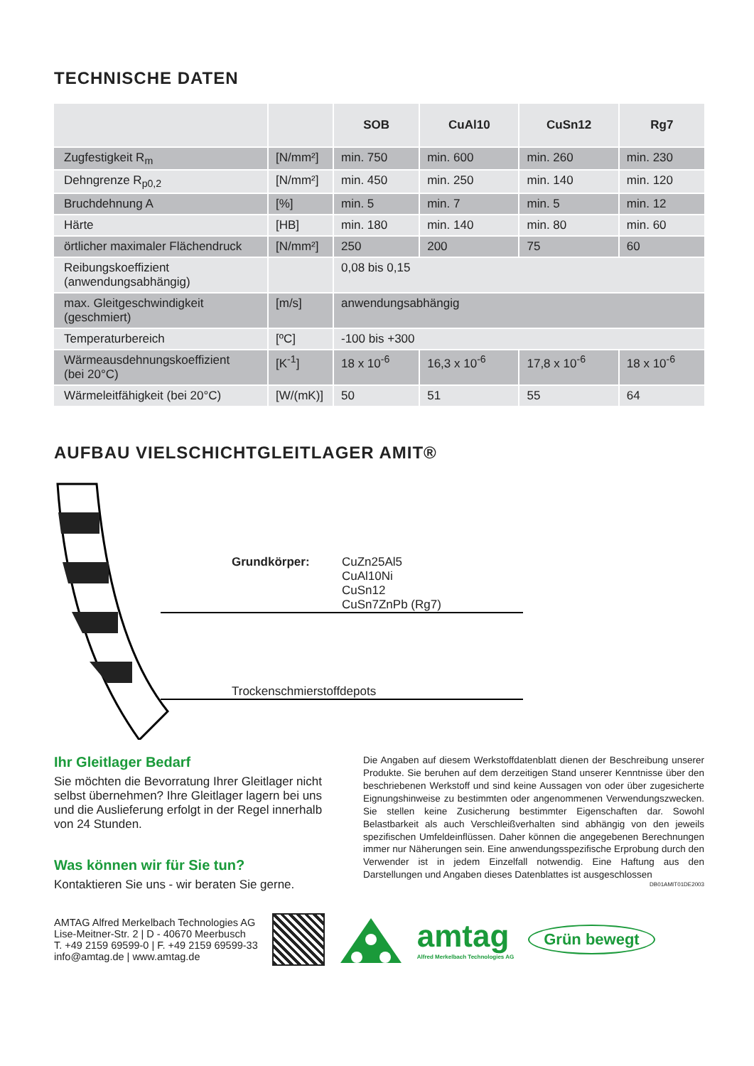TECHNISCHE DATEN
| | | SOB | CuAl10 | CuSn12 | Rg7 |
| --- | --- | --- | --- | --- | --- |
| Zugfestigkeit R<sub>m</sub> | [N/mm²] | min. 750 | min. 600 | min. 260 | min. 230 |
| Dehngrenze R<sub>p0,2</sub> | [N/mm²] | min. 450 | min. 250 | min. 140 | min. 120 |
| Bruchdehnung A | [%] | min. 5 | min. 7 | min. 5 | min. 12 |
| Härte | [HB] | min. 180 | min. 140 | min. 80 | min. 60 |
| örtlicher maximaler Flächendruck | [N/mm²] | 250 | 200 | 75 | 60 |
| Reibungskoeffizient (anwendungsabhängig) | | 0,08 bis 0,15 | | | |
| max. Gleitgeschwindigkeit (geschmiert) | [m/s] | anwendungsabhängig | | | |
| Temperaturbereich | [ºC] | -100 bis +300 | | | |
| Wärmeausdehnungskoeffizient (bei 20°C) | [K<sup>-1</sup>] | 18 x 10<sup>-6</sup> | 16,3 x 10<sup>-6</sup> | 17,8 x 10<sup>-6</sup> | 18 x 10<sup>-6</sup> |
| Wärmeleitfähigkeit (bei 20°C) | [W/(mK)] | 50 | 51 | 55 | 64 |
AUFBAU VIELSCHICHTGLEITLAGER AMIT®
Grundkörper: CuZn25Al5
CuAl10Ni
CuSn12
CuSn7ZnPb (Rg7)
Trockenschmierstoffdepots
Ihr Gleitlager Bedarf
Sie möchten die Bevorratung Ihrer Gleitlager nicht selbst übernehmen? Ihre Gleitlager lagern bei uns und die Auslieferung erfolgt in der Regel innerhalb von 24 Stunden.
Was können wir für Sie tun?
Kontaktieren Sie uns - wir beraten Sie gerne.
Die Angaben auf diesem Werkstoffdatenblatt dienen der Beschreibung unserer Produkte. Sie beruhen auf dem derzeitigen Stand unserer Kenntnisse über den beschriebenen Werkstoff und sind keine Aussagen von oder über zugesicherte Eignungshinweise zu bestimmten oder angenommenen Verwendungszwecken. Sie stellen keine Zusicherung bestimmter Eigenschaften dar. Sowohl Belastbarkeit als auch Verschleißverhalten sind abhängig von den jeweils spezifischen Umfeldeinflüssen. Daher können die angegebenen Berechnungen immer nur Näherungen sein. Eine anwendungsspezifische Erprobung durch den Verwender ist in jedem Einzelfall notwendig. Eine Haftung aus den Darstellungen und Angaben dieses Datenblattes ist ausgeschlossen DB01AMIT01DE2003
AMTAG Alfred Merkelbach Technologies AG
Lise-Meitner-Str. 2 | D - 40670 Meerbusch
T. +49 2159 69599-0 | F. +49 2159 69599-33
info@amtag.de | www.amtag.de
amtag
Alfred Merkelbach Technologies AG
Grün bewegt